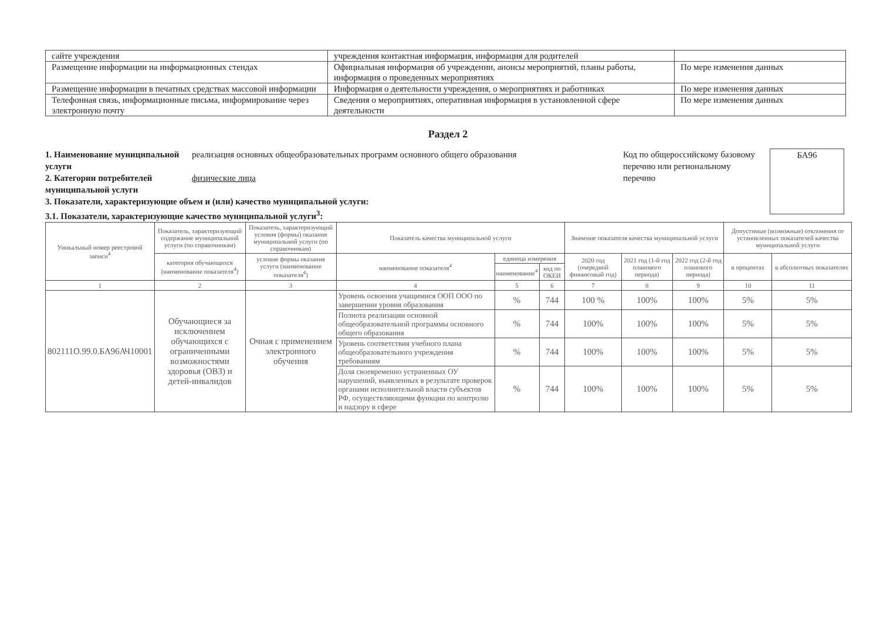| сайте учреждения | учреждения контактная информация, информация для родителей | |
| Размещение информации на информационных стендах | Официальная информация об учреждении, анонсы мероприятий, планы работы, информация о проведенных мероприятиях | По мере изменения данных |
| Размещение информации в печатных средствах массовой информации | Информация о деятельности учреждения, о мероприятиях и работниках | По мере изменения данных |
| Телефонная связь, информационные письма, информирование через электронную почту | Сведения о мероприятиях, оперативная информация в установленной сфере деятельности | По мере изменения данных |
Раздел 2
1. Наименование муниципальной услуги реализация основных общеобразовательных программ основного общего образования
2. Категории потребителей муниципальной услуги физические лица
3. Показатели, характеризующие объем и (или) качество муниципальной услуги:
3.1. Показатели, характеризующие качество муниципальной услуги<sup>3</sup>:
Код по общероссийскому базовому перечню или региональному перечню
БА96
| Уникальный номер реестровой записи<sup>4</sup> | Показатель, характеризующий содержание муниципальной услуги (по справочникам) | Показатель, характеризующий условия (формы) оказания муниципальной услуги (по справочникам) | Показатель качества муниципальной услуги | | | Значение показателя качества муниципальной услуги | | | Допустимые (возможные) отклонения от установленных показателей качества муниципальной услуги | |
| --- | --- | --- | --- | --- | --- | --- | --- | --- | --- | --- |
| | категория обучающихся (наименование показателя<sup>4</sup>) | условие формы оказания услуги (наименование показателя<sup>4</sup>) | наименование показателя<sup>4</sup> | единица измерения | | 2020 год (очередной финансовый год) | 2021 год (1-й год планового периода) | 2022 год (2-й год планового периода) | в процентах | в абсолютных показателях |
| | | | | наименование<sup>4</sup> | код по ОКЕИ | | | | | |
| 1 | 2 | 3 | 4 | 5 | 6 | 7 | 8 | 9 | 10 | 11 |
| 802111О.99.0.БА96АЧ10001 | Обучающиеся за исключением обучающихся с ограниченными возможностями здоровья (ОВЗ) и детей-инвалидов | Очная с применением электронного обучения | Уровень освоения учащимися ООП ООО по завершении уровня образования | % | 744 | 100 % | 100% | 100% | 5% | 5% |
| | | | Полнота реализации основной общеобразовательной программы основного общего образования | % | 744 | 100% | 100% | 100% | 5% | 5% |
| | | | Уровень соответствия учебного плана общеобразовательного учреждения требованиям | % | 744 | 100% | 100% | 100% | 5% | 5% |
| | | | Доля своевременно устраненных ОУ нарушений, выявленных в результате проверок органами исполнительной власти субъектов РФ, осуществляющими функции по контролю и надзору в сфере | % | 744 | 100% | 100% | 100% | 5% | 5% |